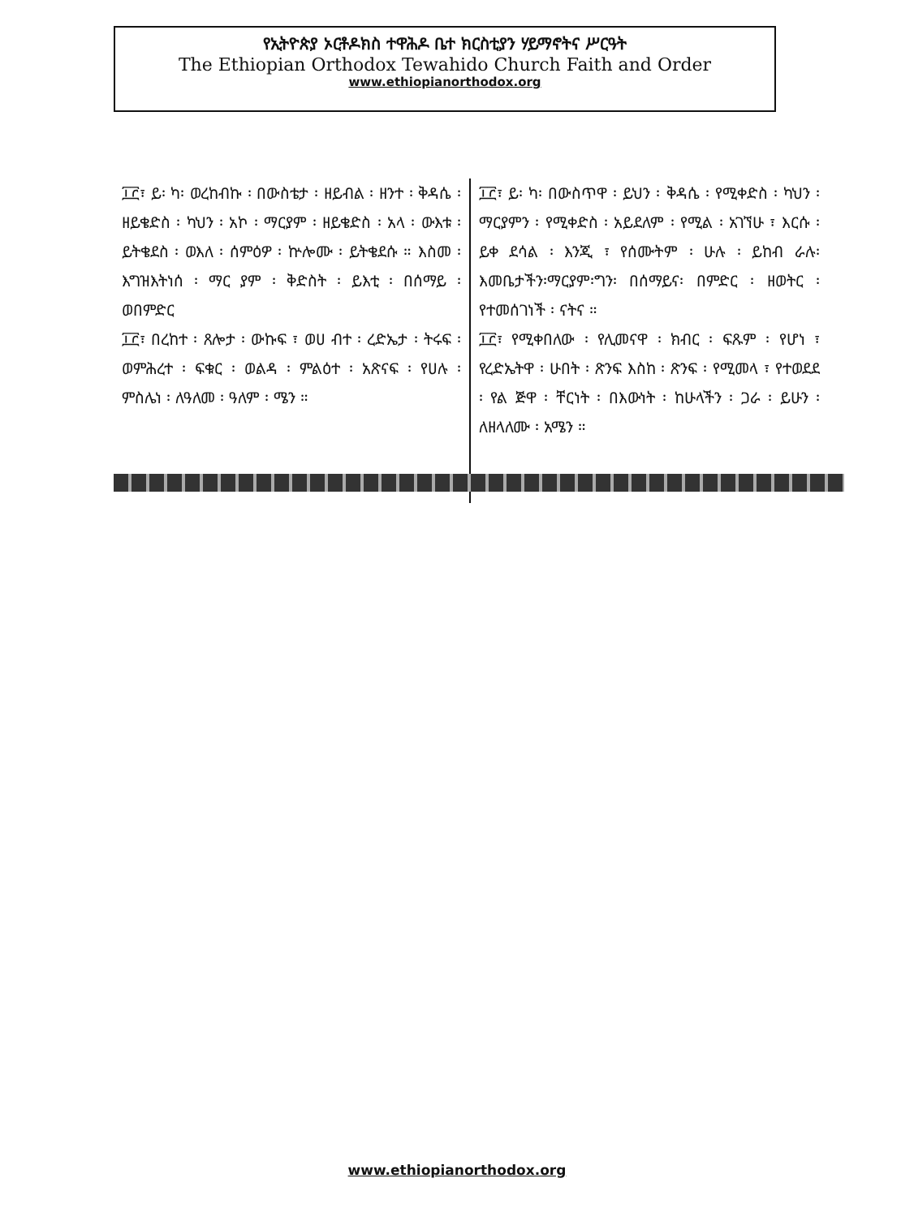የኢትዮጵያ ኦርቶዶክስ ተዋሕዶ ቤተ ክርስቲያን ሃይማኖትና ሥርዓት
The Ethiopian Orthodox Tewahido Church Faith and Order
www.ethiopianorthodox.org
፲፫፣ ይ፡ ካ፡ ወረከብኩ ፡ በውስቴታ ፡ ዘይብል ፡ ዘንተ ፡ ቅዳሴ ፡ ዘይቄድስ ፡ ካህን ፡ አኮ ፡ ማርያም ፡ ዘይቄድስ ፡ አላ ፡ ውእቱ ፡ ይትቄደስ ፡ ወእለ ፡ ሰምዕዎ ፡ ኵሎሙ ፡ ይትቄደሱ ። እስመ ፡ እግዝእትነሰ ፡ ማር ያም ፡ ቅድስት ፡ ይእቲ ፡ በሰማይ ፡ ወበምድር
፲፫፣ በረከተ ፡ ጸሎታ ፡ ውኩፍ ፣ ወሀ ብተ ፡ ረድኤታ ፡ ትሩፍ ፡ ወምሕረተ ፡ ፍቁር ፡ ወልዳ ፡ ምልዕተ ፡ አጽናፍ ፡ የሀሉ ፡ ምስሌነ ፡ ለዓለመ ፡ ዓለም ፡ ሜን ።
፲፫፣ ይ፡ ካ፡ በውስጥዋ ፡ ይህን ፡ ቅዳሴ ፡ የሚቀድስ ፡ ካህን ፡ ማርያምን ፡ የሚቀድስ ፡ አይደለም ፡ የሚል ፡ አገኘሁ ፣ እርሱ ፡ ይቀ ደሳል ፡ እንጂ ፣ የሰሙትም ፡ ሁሉ ፡ ይከብ ራሉ፡እመቤታችን፡ማርያም፡ግን፡ በሰማይና፡ በምድር ፡ ዘወትር ፡ የተመሰገነች ፡ ናትና ።
፲፫፣ የሚቀበለው ፡ የሊመናዋ ፡ ክብር ፡ ፍጹም ፡ የሆነ ፣ የረድኤትዋ ፡ ሁበት ፡ ጽንፍ እስከ ፡ ጽንፍ ፡ የሚመላ ፣ የተወደደ ፡ የል ጅዋ ፡ ቸርነት ፡ በእውነት ፡ ከሁላችን ፡ ጋራ ፡ ይሁን ፡ለዘላለሙ ፡ አሜን ።
www.ethiopianorthodox.org